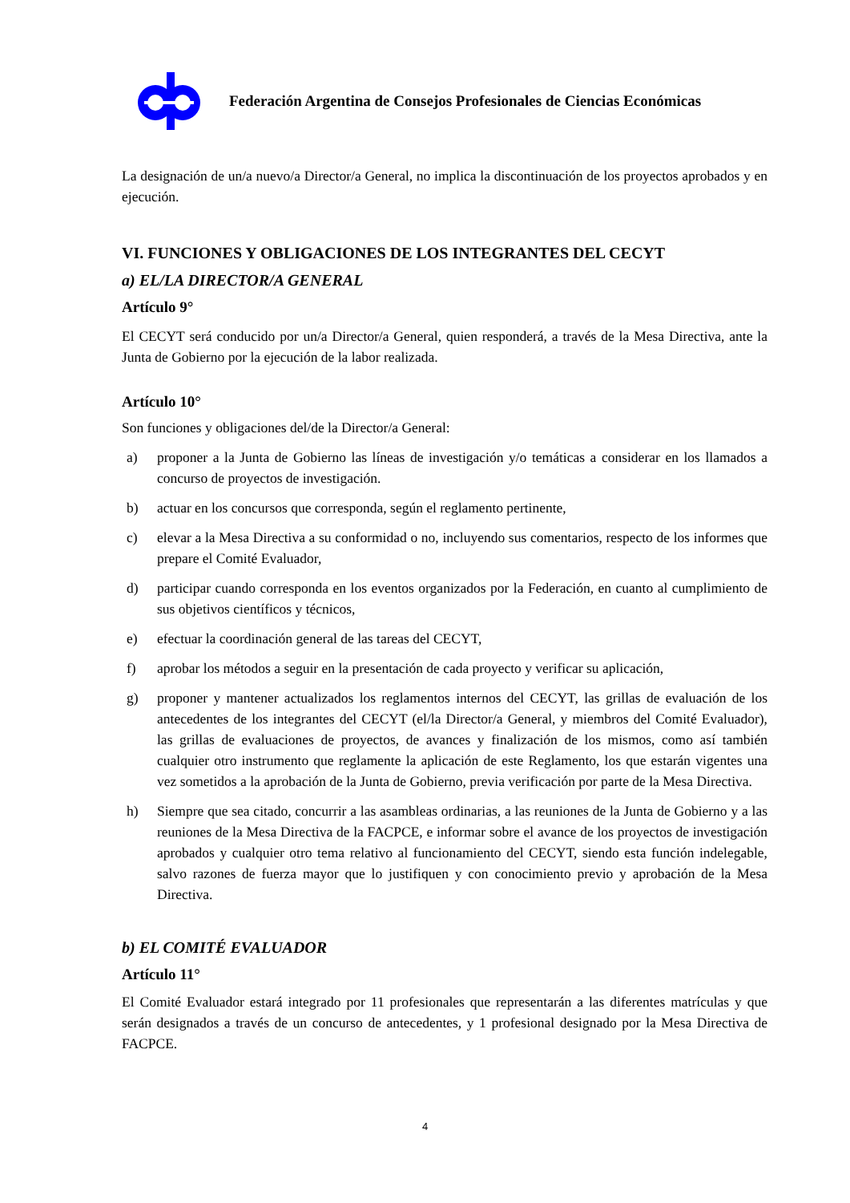Federación Argentina de Consejos Profesionales de Ciencias Económicas
La designación de un/a nuevo/a Director/a General, no implica la discontinuación de los proyectos aprobados y en ejecución.
VI. FUNCIONES Y OBLIGACIONES DE LOS INTEGRANTES DEL CECYT
a) EL/LA DIRECTOR/A GENERAL
Artículo 9°
El CECYT será conducido por un/a Director/a General, quien responderá, a través de la Mesa Directiva, ante la Junta de Gobierno por la ejecución de la labor realizada.
Artículo 10°
Son funciones y obligaciones del/de la Director/a General:
a) proponer a la Junta de Gobierno las líneas de investigación y/o temáticas a considerar en los llamados a concurso de proyectos de investigación.
b) actuar en los concursos que corresponda, según el reglamento pertinente,
c) elevar a la Mesa Directiva a su conformidad o no, incluyendo sus comentarios, respecto de los informes que prepare el Comité Evaluador,
d) participar cuando corresponda en los eventos organizados por la Federación, en cuanto al cumplimiento de sus objetivos científicos y técnicos,
e) efectuar la coordinación general de las tareas del CECYT,
f) aprobar los métodos a seguir en la presentación de cada proyecto y verificar su aplicación,
g) proponer y mantener actualizados los reglamentos internos del CECYT, las grillas de evaluación de los antecedentes de los integrantes del CECYT (el/la Director/a General, y miembros del Comité Evaluador), las grillas de evaluaciones de proyectos, de avances y finalización de los mismos, como así también cualquier otro instrumento que reglamente la aplicación de este Reglamento, los que estarán vigentes una vez sometidos a la aprobación de la Junta de Gobierno, previa verificación por parte de la Mesa Directiva.
h) Siempre que sea citado, concurrir a las asambleas ordinarias, a las reuniones de la Junta de Gobierno y a las reuniones de la Mesa Directiva de la FACPCE, e informar sobre el avance de los proyectos de investigación aprobados y cualquier otro tema relativo al funcionamiento del CECYT, siendo esta función indelegable, salvo razones de fuerza mayor que lo justifiquen y con conocimiento previo y aprobación de la Mesa Directiva.
b) EL COMITÉ EVALUADOR
Artículo 11°
El Comité Evaluador estará integrado por 11 profesionales que representarán a las diferentes matrículas y que serán designados a través de un concurso de antecedentes, y 1 profesional designado por la Mesa Directiva de FACPCE.
4